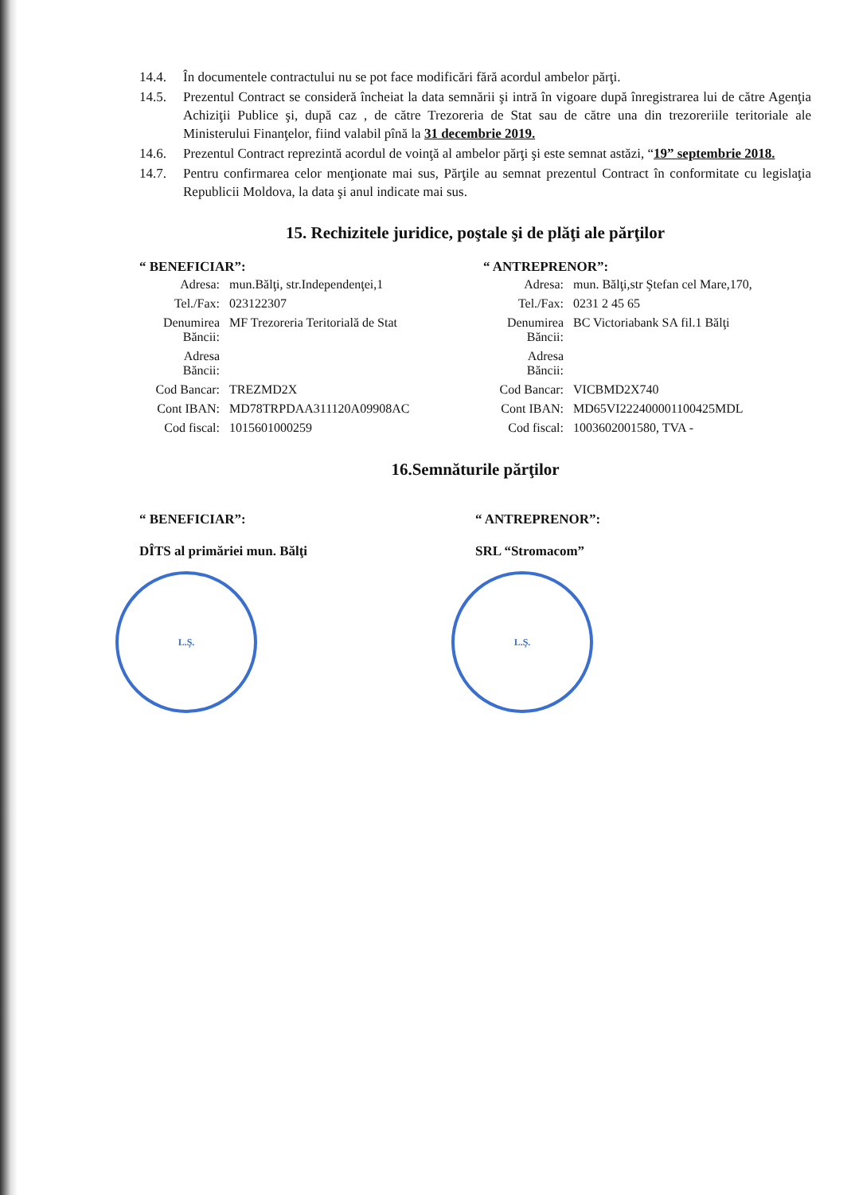14.4. În documentele contractului nu se pot face modificări fără acordul ambelor părţi.
14.5. Prezentul Contract se consideră încheiat la data semnării şi intră în vigoare după înregistrarea lui de către Agenţia Achiziţii Publice şi, după caz , de către Trezoreria de Stat sau de către una din trezoreriile teritoriale ale Ministerului Finanţelor, fiind valabil pînă la 31 decembrie 2019.
14.6. Prezentul Contract reprezintă acordul de voinţă al ambelor părţi şi este semnat astăzi, “19” septembrie 2018.
14.7. Pentru confirmarea celor menţionate mai sus, Părţile au semnat prezentul Contract în conformitate cu legislaţia Republicii Moldova, la data şi anul indicate mai sus.
15. Rechizitele juridice, poştale şi de plăţi ale părţilor
“ BENEFICIAR”:
| Adresa: | mun.Bălţi, str.Independenţei,1 |
| Tel./Fax: | 023122307 |
| Denumirea Băncii: | MF Trezoreria Teritorială de Stat |
| Adresa Băncii: | |
| Cod Bancar: | TREZMD2X |
| Cont IBAN: | MD78TRPDAA311120A09908AC |
| Cod fiscal: | 1015601000259 |
“ ANTREPRENOR”:
| Adresa: | mun. Bălţi,str Ştefan cel Mare,170, |
| Tel./Fax: | 0231 2 45 65 |
| Denumirea Băncii: | BC Victoriabank SA fil.1 Bălţi |
| Adresa Băncii: | |
| Cod Bancar: | VICBMD2X740 |
| Cont IBAN: | MD65VI222400001100425MDL |
| Cod fiscal: | 1003602001580, TVA - |
16.Semnăturile părţilor
“ BENEFICIAR”:
DÎTS al primăriei mun. Bălţi
L.Ş.
“ ANTREPRENOR”:
SRL “Stromacom”
L.Ş.